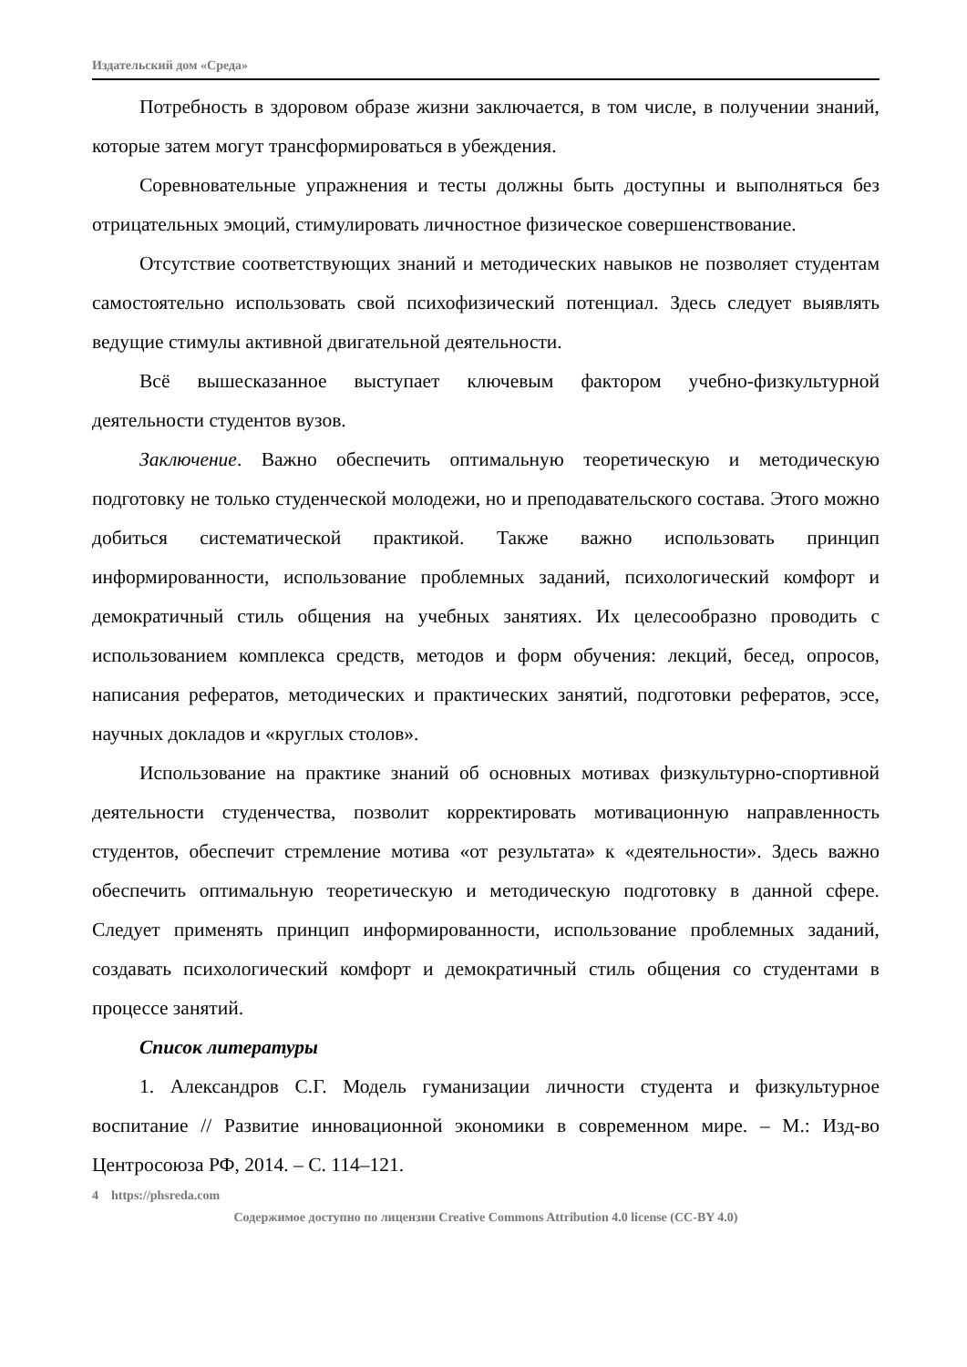Издательский дом «Среда»
Потребность в здоровом образе жизни заключается, в том числе, в получении знаний, которые затем могут трансформироваться в убеждения.
Соревновательные упражнения и тесты должны быть доступны и выполняться без отрицательных эмоций, стимулировать личностное физическое совершенствование.
Отсутствие соответствующих знаний и методических навыков не позволяет студентам самостоятельно использовать свой психофизический потенциал. Здесь следует выявлять ведущие стимулы активной двигательной деятельности.
Всё вышесказанное выступает ключевым фактором учебно-физкультурной деятельности студентов вузов.
Заключение. Важно обеспечить оптимальную теоретическую и методическую подготовку не только студенческой молодежи, но и преподавательского состава. Этого можно добиться систематической практикой. Также важно использовать принцип информированности, использование проблемных заданий, психологический комфорт и демократичный стиль общения на учебных занятиях. Их целесообразно проводить с использованием комплекса средств, методов и форм обучения: лекций, бесед, опросов, написания рефератов, методических и практических занятий, подготовки рефератов, эссе, научных докладов и «круглых столов».
Использование на практике знаний об основных мотивах физкультурно-спортивной деятельности студенчества, позволит корректировать мотивационную направленность студентов, обеспечит стремление мотива «от результата» к «деятельности». Здесь важно обеспечить оптимальную теоретическую и методическую подготовку в данной сфере. Следует применять принцип информированности, использование проблемных заданий, создавать психологический комфорт и демократичный стиль общения со студентами в процессе занятий.
Список литературы
1. Александров С.Г. Модель гуманизации личности студента и физкультурное воспитание // Развитие инновационной экономики в современном мире. – М.: Изд-во Центросоюза РФ, 2014. – С. 114–121.
4 https://phsreda.com
Содержимое доступно по лицензии Creative Commons Attribution 4.0 license (CC-BY 4.0)